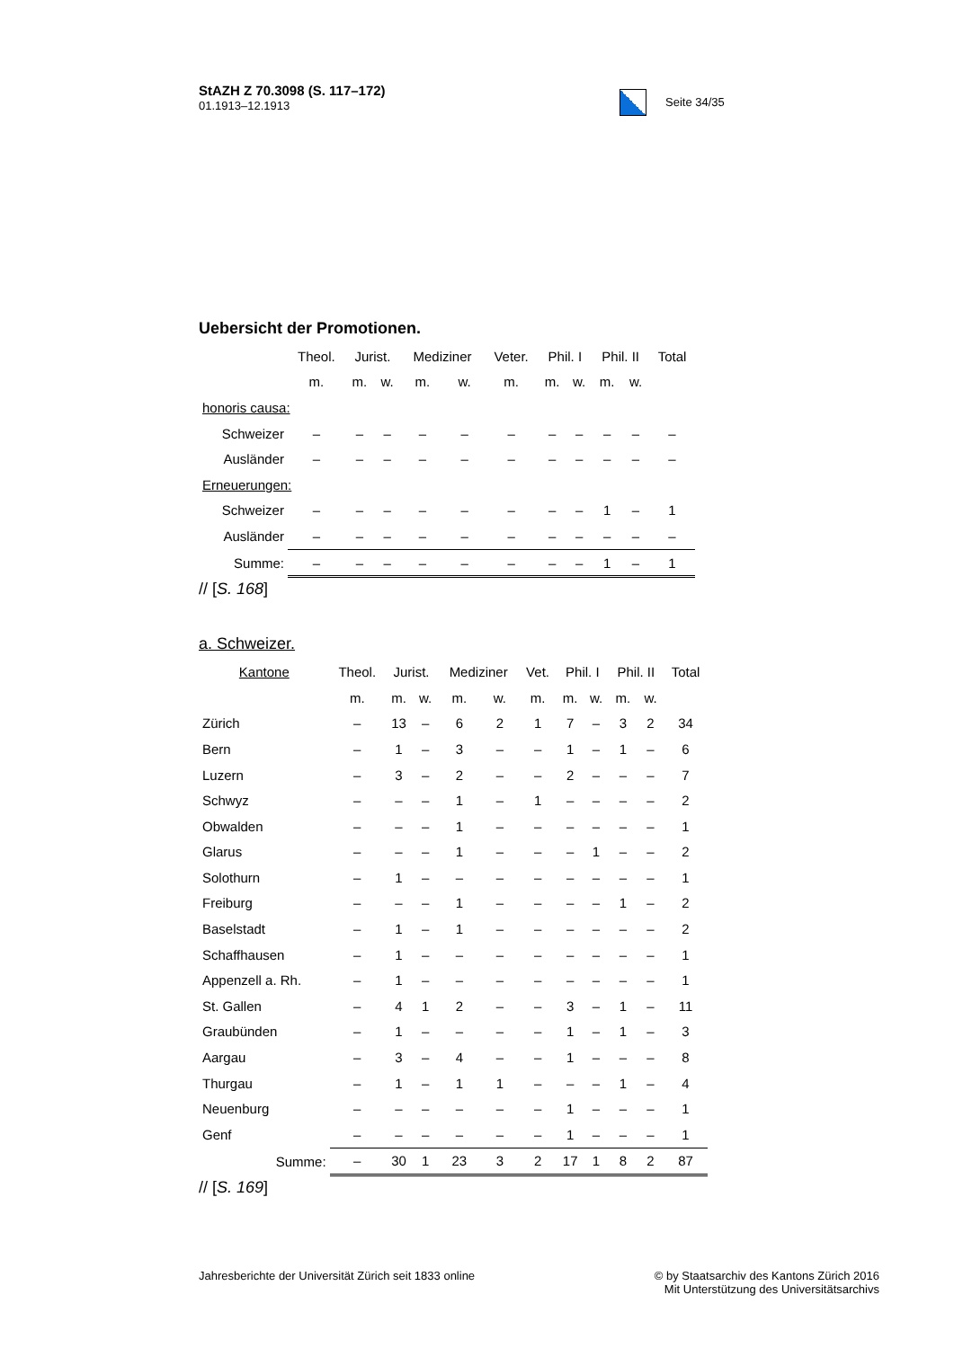StAZH Z 70.3098 (S. 117–172)
01.1913–12.1913
Seite 34/35
Uebersicht der Promotionen.
| | Theol. | Jurist. | | Mediziner | | Veter. | Phil. I | | Phil. II | | Total |
| --- | --- | --- | --- | --- | --- | --- | --- | --- | --- | --- | --- |
| | m. | m. | w. | m. | w. | m. | m. | w. | m. | w. | |
| honoris causa: | | | | | | | | | | | |
| Schweizer | – | – | – | – | – | – | – | – | – | – | – |
| Ausländer | – | – | – | – | – | – | – | – | – | – | – |
| Erneuerungen: | | | | | | | | | | | |
| Schweizer | – | – | – | – | – | – | – | – | 1 | – | 1 |
| Ausländer | – | – | – | – | – | – | – | – | – | – | – |
| Summe: | – | – | – | – | – | – | – | – | 1 | – | 1 |
// [S. 168]
a. Schweizer.
| Kantone | Theol. | Jurist. | | Mediziner | | Vet. | Phil. I | | Phil. II | | Total |
| --- | --- | --- | --- | --- | --- | --- | --- | --- | --- | --- | --- |
| | m. | m. | w. | m. | w. | m. | m. | w. | m. | w. | |
| Zürich | – | 13 | – | 6 | 2 | 1 | 7 | – | 3 | 2 | 34 |
| Bern | – | 1 | – | 3 | – | – | 1 | – | 1 | – | 6 |
| Luzern | – | 3 | – | 2 | – | – | 2 | – | – | – | 7 |
| Schwyz | – | – | – | 1 | – | 1 | – | – | – | – | 2 |
| Obwalden | – | – | – | 1 | – | – | – | – | – | – | 1 |
| Glarus | – | – | – | 1 | – | – | – | 1 | – | – | 2 |
| Solothurn | – | 1 | – | – | – | – | – | – | – | – | 1 |
| Freiburg | – | – | – | 1 | – | – | – | – | 1 | – | 2 |
| Baselstadt | – | 1 | – | 1 | – | – | – | – | – | – | 2 |
| Schaffhausen | – | 1 | – | – | – | – | – | – | – | – | 1 |
| Appenzell a. Rh. | – | 1 | – | – | – | – | – | – | – | – | 1 |
| St. Gallen | – | 4 | 1 | 2 | – | – | 3 | – | 1 | – | 11 |
| Graubünden | – | 1 | – | – | – | – | 1 | – | 1 | – | 3 |
| Aargau | – | 3 | – | 4 | – | – | 1 | – | – | – | 8 |
| Thurgau | – | 1 | – | 1 | 1 | – | – | – | 1 | – | 4 |
| Neuenburg | – | – | – | – | – | – | 1 | – | – | – | 1 |
| Genf | – | – | – | – | – | – | 1 | – | – | – | 1 |
| Summe: | – | 30 | 1 | 23 | 3 | 2 | 17 | 1 | 8 | 2 | 87 |
// [S. 169]
Jahresberichte der Universität Zürich seit 1833 online
© by Staatsarchiv des Kantons Zürich 2016
Mit Unterstützung des Universitätsarchivs